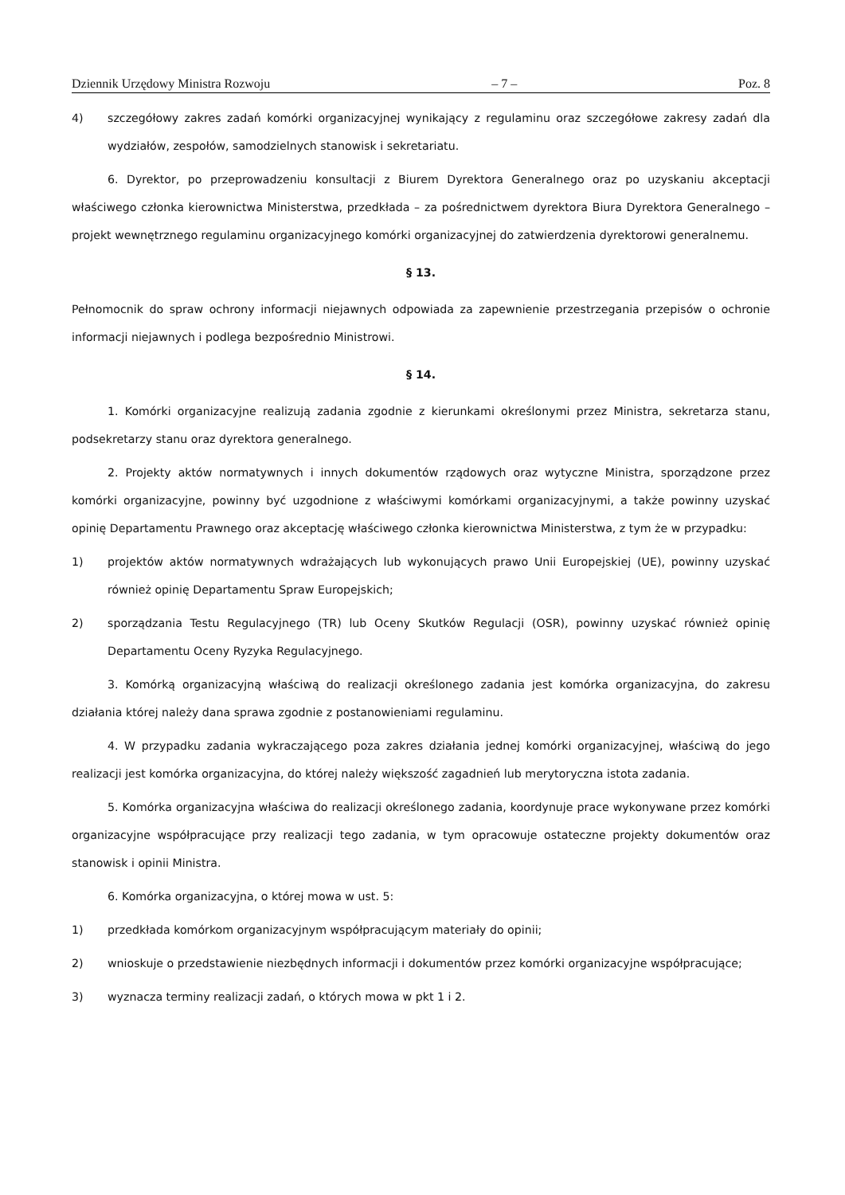Dziennik Urzędowy Ministra Rozwoju – 7 – Poz. 8
4) szczegółowy zakres zadań komórki organizacyjnej wynikający z regulaminu oraz szczegółowe zakresy zadań dla wydziałów, zespołów, samodzielnych stanowisk i sekretariatu.
6. Dyrektor, po przeprowadzeniu konsultacji z Biurem Dyrektora Generalnego oraz po uzyskaniu akceptacji właściwego członka kierownictwa Ministerstwa, przedkłada – za pośrednictwem dyrektora Biura Dyrektora Generalnego – projekt wewnętrznego regulaminu organizacyjnego komórki organizacyjnej do zatwierdzenia dyrektorowi generalnemu.
§ 13.
Pełnomocnik do spraw ochrony informacji niejawnych odpowiada za zapewnienie przestrzegania przepisów o ochronie informacji niejawnych i podlega bezpośrednio Ministrowi.
§ 14.
1. Komórki organizacyjne realizują zadania zgodnie z kierunkami określonymi przez Ministra, sekretarza stanu, podsekretarzy stanu oraz dyrektora generalnego.
2. Projekty aktów normatywnych i innych dokumentów rządowych oraz wytyczne Ministra, sporządzone przez komórki organizacyjne, powinny być uzgodnione z właściwymi komórkami organizacyjnymi, a także powinny uzyskać opinię Departamentu Prawnego oraz akceptację właściwego członka kierownictwa Ministerstwa, z tym że w przypadku:
1) projektów aktów normatywnych wdrażających lub wykonujących prawo Unii Europejskiej (UE), powinny uzyskać również opinię Departamentu Spraw Europejskich;
2) sporządzania Testu Regulacyjnego (TR) lub Oceny Skutków Regulacji (OSR), powinny uzyskać również opinię Departamentu Oceny Ryzyka Regulacyjnego.
3. Komórką organizacyjną właściwą do realizacji określonego zadania jest komórka organizacyjna, do zakresu działania której należy dana sprawa zgodnie z postanowieniami regulaminu.
4. W przypadku zadania wykraczającego poza zakres działania jednej komórki organizacyjnej, właściwą do jego realizacji jest komórka organizacyjna, do której należy większość zagadnień lub merytoryczna istota zadania.
5. Komórka organizacyjna właściwa do realizacji określonego zadania, koordynuje prace wykonywane przez komórki organizacyjne współpracujące przy realizacji tego zadania, w tym opracowuje ostateczne projekty dokumentów oraz stanowisk i opinii Ministra.
6. Komórka organizacyjna, o której mowa w ust. 5:
1) przedkłada komórkom organizacyjnym współpracującym materiały do opinii;
2) wnioskuje o przedstawienie niezbędnych informacji i dokumentów przez komórki organizacyjne współpracujące;
3) wyznacza terminy realizacji zadań, o których mowa w pkt 1 i 2.